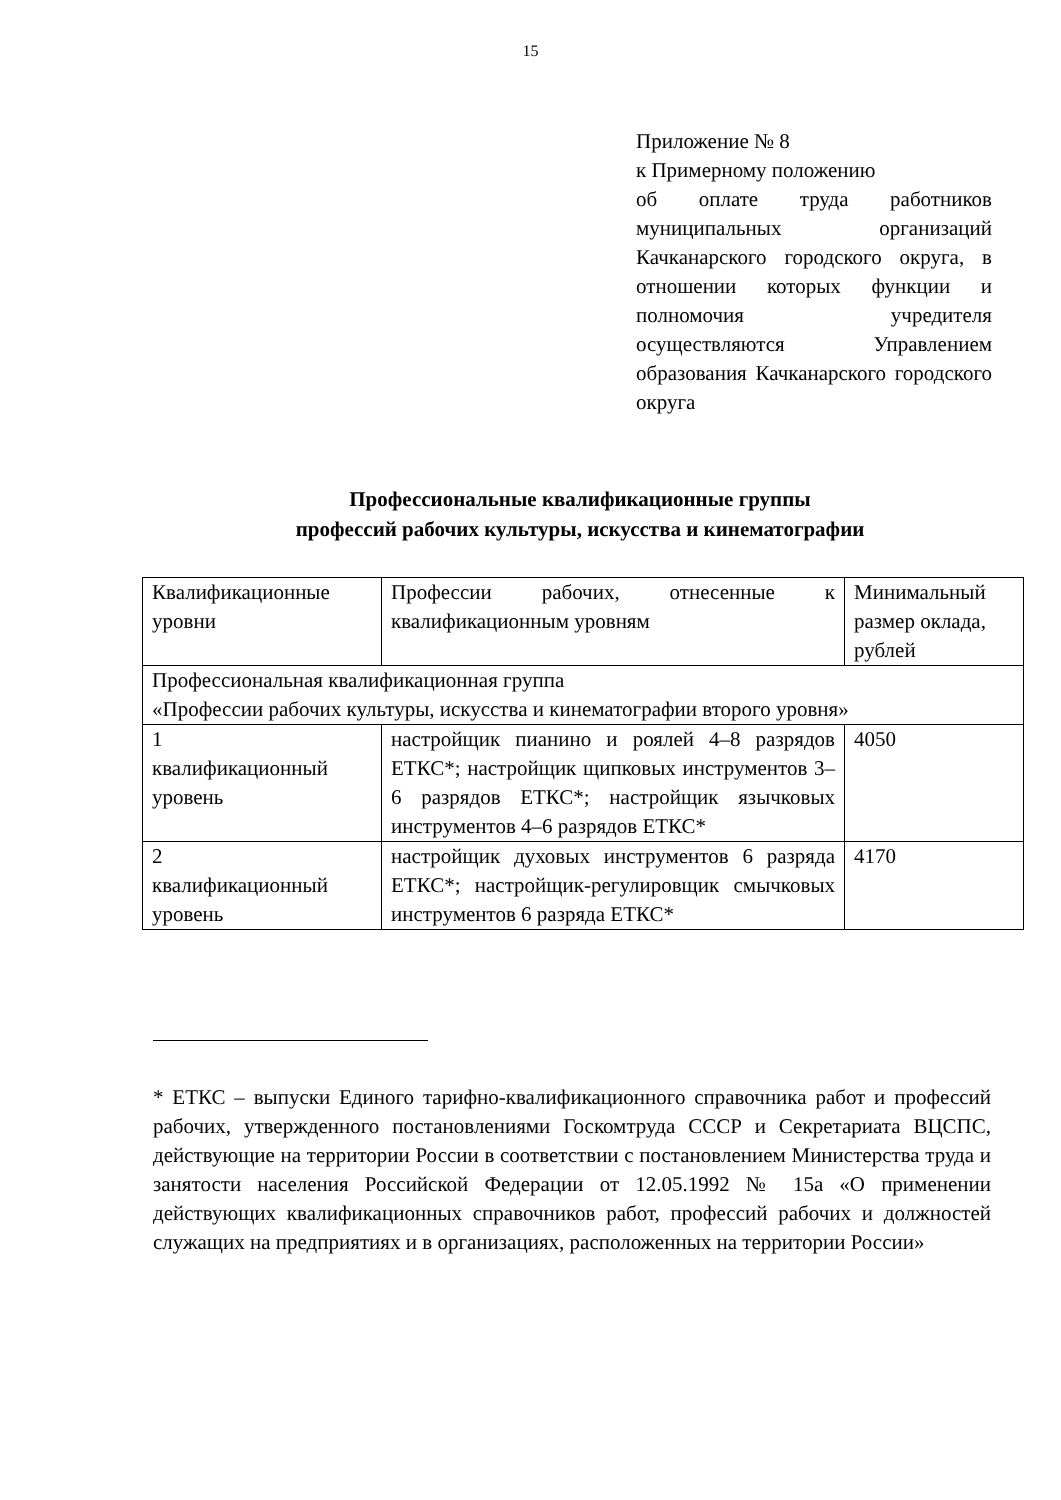15
Приложение № 8
к Примерному положению
об оплате труда работников муниципальных организаций Качканарского городского округа, в отношении которых функции и полномочия учредителя осуществляются Управлением образования Качканарского городского округа
Профессиональные квалификационные группы
профессий рабочих культуры, искусства и кинематографии
| Квалификационные уровни | Профессии рабочих, отнесенные к квалификационным уровням | Минимальный размер оклада, рублей |
| Профессиональная квалификационная группа «Профессии рабочих культуры, искусства и кинематографии второго уровня» | | |
| 1 квалификационный уровень | настройщик пианино и роялей 4–8 разрядов ЕТКС*; настройщик щипковых инструментов 3–6 разрядов ЕТКС*; настройщик язычковых инструментов 4–6 разрядов ЕТКС* | 4050 |
| 2 квалификационный уровень | настройщик духовых инструментов 6 разряда ЕТКС*; настройщик-регулировщик смычковых инструментов 6 разряда ЕТКС* | 4170 |
* ЕТКС – выпуски Единого тарифно-квалификационного справочника работ и профессий рабочих, утвержденного постановлениями Госкомтруда СССР и Секретариата ВЦСПС, действующие на территории России в соответствии с постановлением Министерства труда и занятости населения Российской Федерации от 12.05.1992 № 15а «О применении действующих квалификационных справочников работ, профессий рабочих и должностей служащих на предприятиях и в организациях, расположенных на территории России»